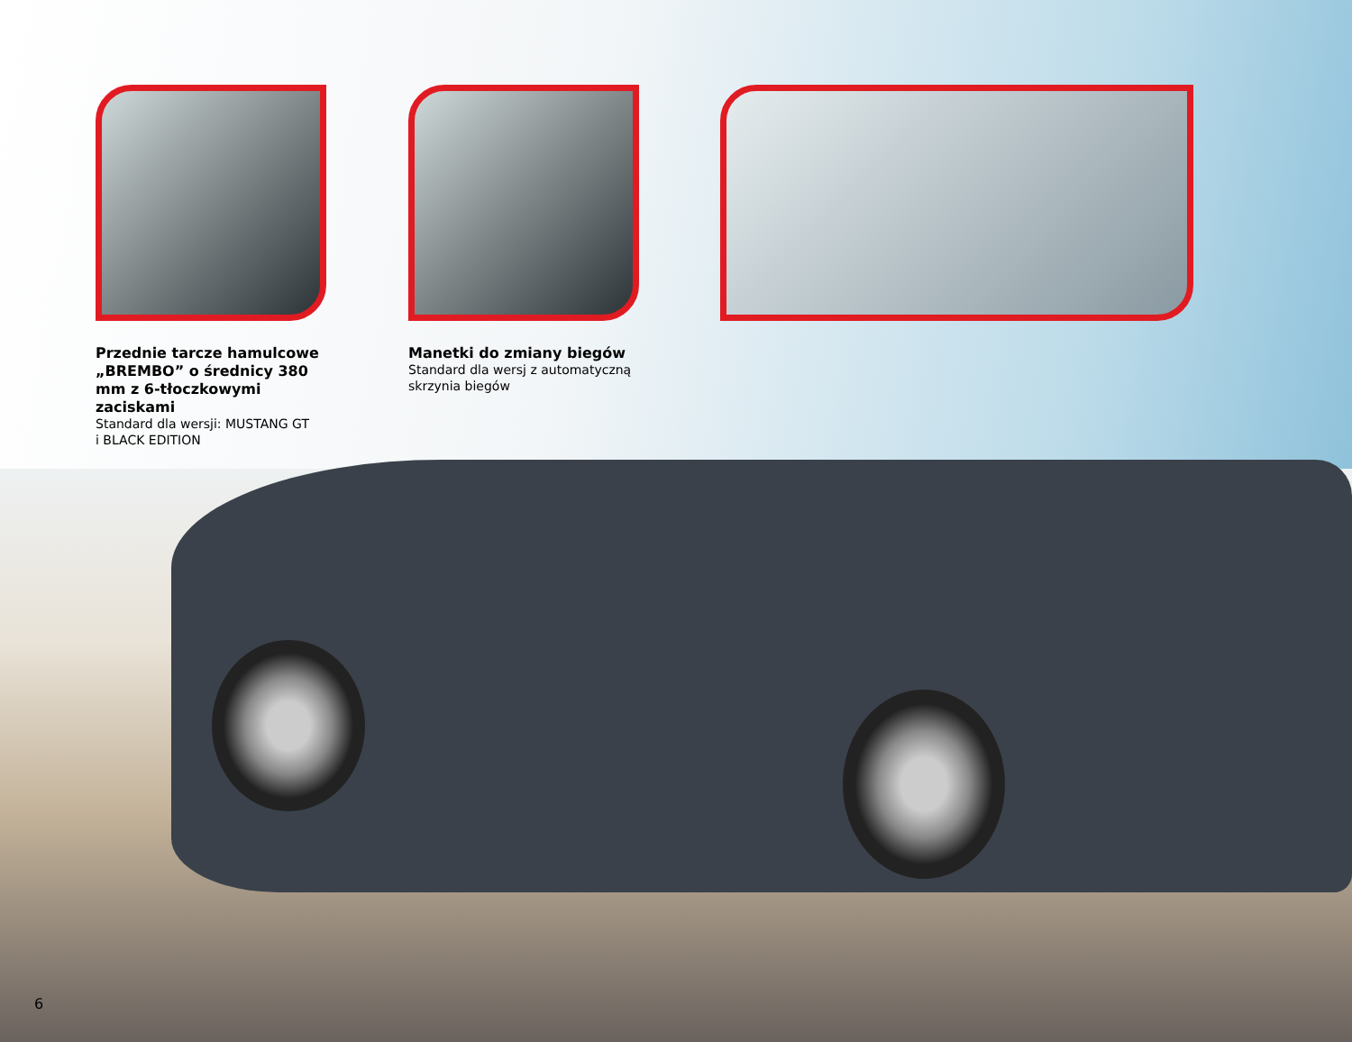Przednie tarcze hamulcowe „BREMBO” o średnicy 380 mm z 6-tłoczkowymi zaciskami
Standard dla wersji: MUSTANG GT
i BLACK EDITION
Manetki do zmiany biegów
Standard dla wersj z automatyczną skrzynia biegów
6